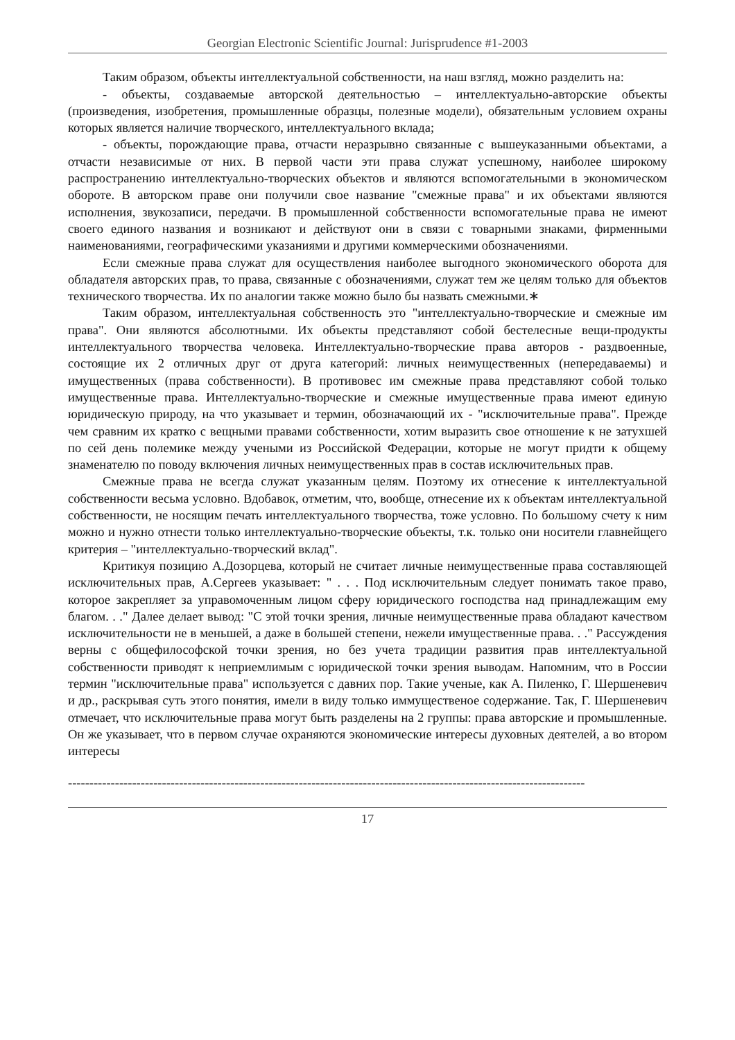Georgian Electronic Scientific Journal: Jurisprudence #1-2003
Таким образом, объекты интеллектуальной собственности, на наш взгляд, можно разделить на:
- объекты, создаваемые авторской деятельностью – интеллектуально-авторские объекты (произведения, изобретения, промышленные образцы, полезные модели), обязательным условием охраны которых является наличие творческого, интеллектуального вклада;
- объекты, порождающие права, отчасти неразрывно связанные с вышеуказанными объектами, а отчасти независимые от них. В первой части эти права служат успешному, наиболее широкому распространению интеллектуально-творческих объектов и являются вспомогательными в экономическом обороте. В авторском праве они получили свое название "смежные права" и их объектами являются исполнения, звукозаписи, передачи. В промышленной собственности вспомогательные права не имеют своего единого названия и возникают и действуют они в связи с товарными знаками, фирменными наименованиями, географическими указаниями и другими коммерческими обозначениями.
Если смежные права служат для осуществления наиболее выгодного экономического оборота для обладателя авторских прав, то права, связанные с обозначениями, служат тем же целям только для объектов технического творчества. Их по аналогии также можно было бы назвать смежными.∗
Таким образом, интеллектуальная собственность это "интеллектуально-творческие и смежные им права". Они являются абсолютными. Их объекты представляют собой бестелесные вещи-продукты интеллектуального творчества человека. Интеллектуально-творческие права авторов - раздвоенные, состоящие их 2 отличных друг от друга категорий: личных неимущественных (непередаваемы) и имущественных (права собственности). В противовес им смежные права представляют собой только имущественные права. Интеллектуально-творческие и смежные имущественные права имеют единую юридическую природу, на что указывает и термин, обозначающий их - "исключительные права". Прежде чем сравним их кратко с вещными правами собственности, хотим выразить свое отношение к не затухшей по сей день полемике между учеными из Российской Федерации, которые не могут придти к общему знаменателю по поводу включения личных неимущественных прав в состав исключительных прав.
Смежные права не всегда служат указанным целям. Поэтому их отнесение к интеллектуальной собственности весьма условно. Вдобавок, отметим, что, вообще, отнесение их к объектам интеллектуальной собственности, не носящим печать интеллектуального творчества, тоже условно. По большому счету к ним можно и нужно отнести только интеллектуально-творческие объекты, т.к. только они носители главнейщего критерия – "интеллектуально-творческий вклад".
Критикуя позицию А.Дозорцева, который не считает личные неимущественные права составляющей исключительных прав, А.Сергеев указывает: " . . . Под исключительным следует понимать такое право, которое закрепляет за управомоченным лицом сферу юридического господства над принадлежащим ему благом. . ." Далее делает вывод: "С этой точки зрения, личные неимущественные права обладают качеством исключительности не в меньшей, а даже в большей степени, нежели имущественные права. . ." Рассуждения верны с общефилософской точки зрения, но без учета традиции развития прав интеллектуальной собственности приводят к неприемлимым с юридической точки зрения выводам. Напомним, что в России термин "исключительные права" используется с давних пор. Такие ученые, как А. Пиленко, Г. Шершеневич и др., раскрывая суть этого понятия, имели в виду только иммущественое содержание. Так, Г. Шершеневич отмечает, что исключительные права могут быть разделены на 2 группы: права авторские и промышленные. Он же указывает, что в первом случае охраняются экономические интересы духовных деятелей, а во втором интересы
-------------------------------------------------------------------------------------------------------------------------
17